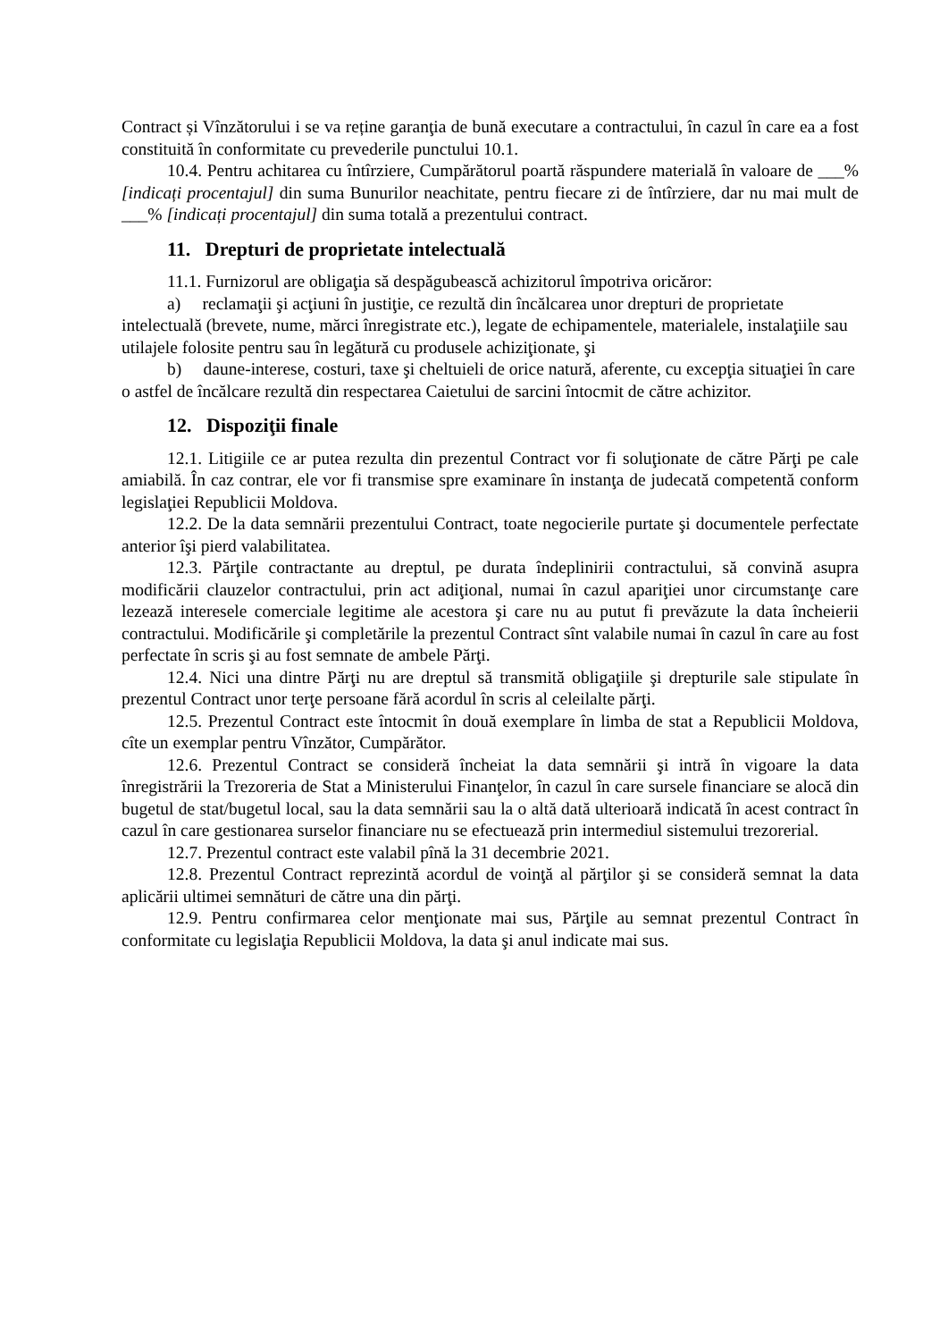Contract și Vînzătorului i se va reține garanţia de bună executare a contractului, în cazul în care ea a fost constituită în conformitate cu prevederile punctului 10.1.
10.4. Pentru achitarea cu întîrziere, Cumpărătorul poartă răspundere materială în valoare de ___% [indicați procentajul] din suma Bunurilor neachitate, pentru fiecare zi de întîrziere, dar nu mai mult de ___% [indicați procentajul] din suma totală a prezentului contract.
11. Drepturi de proprietate intelectuală
11.1. Furnizorul are obligaţia să despăgubească achizitorul împotriva oricăror:
a) reclamaţii şi acţiuni în justiţie, ce rezultă din încălcarea unor drepturi de proprietate intelectuală (brevete, nume, mărci înregistrate etc.), legate de echipamentele, materialele, instalaţiile sau utilajele folosite pentru sau în legătură cu produsele achiziţionate, şi
b) daune-interese, costuri, taxe şi cheltuieli de orice natură, aferente, cu excepţia situaţiei în care o astfel de încălcare rezultă din respectarea Caietului de sarcini întocmit de către achizitor.
12. Dispoziţii finale
12.1. Litigiile ce ar putea rezulta din prezentul Contract vor fi soluţionate de către Părţi pe cale amiabilă. În caz contrar, ele vor fi transmise spre examinare în instanţa de judecată competentă conform legislaţiei Republicii Moldova.
12.2. De la data semnării prezentului Contract, toate negocierile purtate şi documentele perfectate anterior îşi pierd valabilitatea.
12.3. Părţile contractante au dreptul, pe durata îndeplinirii contractului, să convină asupra modificării clauzelor contractului, prin act adiţional, numai în cazul apariţiei unor circumstanţe care lezează interesele comerciale legitime ale acestora şi care nu au putut fi prevăzute la data încheierii contractului. Modificările şi completările la prezentul Contract sînt valabile numai în cazul în care au fost perfectate în scris şi au fost semnate de ambele Părţi.
12.4. Nici una dintre Părţi nu are dreptul să transmită obligaţiile şi drepturile sale stipulate în prezentul Contract unor terţe persoane fără acordul în scris al celeilalte părţi.
12.5. Prezentul Contract este întocmit în două exemplare în limba de stat a Republicii Moldova, cîte un exemplar pentru Vînzător, Cumpărător.
12.6. Prezentul Contract se consideră încheiat la data semnării şi intră în vigoare la data înregistrării la Trezoreria de Stat a Ministerului Finanţelor, în cazul în care sursele financiare se alocă din bugetul de stat/bugetul local, sau la data semnării sau la o altă dată ulterioară indicată în acest contract în cazul în care gestionarea surselor financiare nu se efectuează prin intermediul sistemului trezorerial.
12.7. Prezentul contract este valabil pînă la 31 decembrie 2021.
12.8. Prezentul Contract reprezintă acordul de voinţă al părţilor şi se consideră semnat la data aplicării ultimei semnături de către una din părţi.
12.9. Pentru confirmarea celor menţionate mai sus, Părţile au semnat prezentul Contract în conformitate cu legislaţia Republicii Moldova, la data şi anul indicate mai sus.